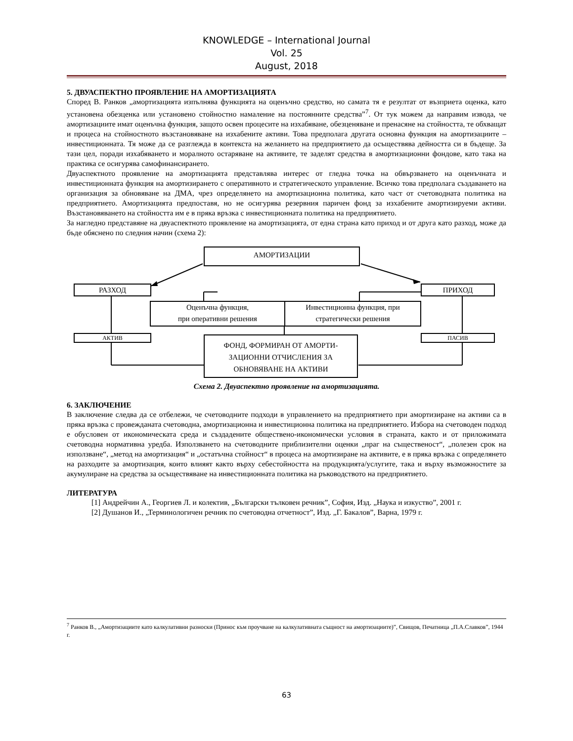KNOWLEDGE – International Journal
Vol. 25
August, 2018
5. ДВУАСПЕКТНО ПРОЯВЛЕНИЕ НА АМОРТИЗАЦИЯТА
Според В. Ранков „амортизацията изпълнява функцията на оценъчно средство, но самата тя е резултат от възприета оценка, като установена обезценка или установено стойностно намаление на постоянните средства”<sup>7</sup>. От тук можем да направим извода, че амортизациите имат оценъчна функция, защото освен процесите на изхабяване, обезценяване и пренасяне на стойността, те обхващат и процеса на стойностното възстановяване на изхабените активи. Това предполага другата основна функция на амортизациите – инвестиционната. Тя може да се разглежда в контекста на желанието на предприятието да осъществява дейността си в бъдеще. За тази цел, поради изхабяването и моралното остаряване на активите, те заделят средства в амортизационни фондове, като така на практика се осигурява самофинансирането.
Двуаспектното проявление на амортизацията представлява интерес от гледна точка на обвързването на оценъчната и инвестиционната функция на амортизирането с оперативното и стратегическото управление. Всичко това предполага създаването на организация за обновяване на ДМА, чрез определянето на амортизационна политика, като част от счетоводната политика на предприятието. Амортизацията предпоставя, но не осигурява резервния паричен фонд за изхабените амортизируеми активи. Възстановяването на стойността им е в пряка връзка с инвестиционната политика на предприятието.
За нагледно представяне на двуаспектното проявление на амортизацията, от една страна като приход и от друга като разход, може да бъде обяснено по следния начин (схема 2):
АМОРТИЗАЦИИ
РАЗХОД ПРИХОД
Оценъчна функция,
при оперативни решения
Инвестиционна функция, при стратегически решения
АКТИВ ПАСИВ
ФОНД, ФОРМИРАН ОТ АМОРТИ-
ЗАЦИОННИ ОТЧИСЛЕНИЯ ЗА
ОБНОВЯВАНЕ НА АКТИВИ
Схема 2. Двуаспектно проявление на амортизацията.
6. ЗАКЛЮЧЕНИЕ
В заключение следва да се отбележи, че счетоводните подходи в управлението на предприятието при амортизиране на активи са в пряка връзка с провежданата счетоводна, амортизационна и инвестиционна политика на предприятието. Избора на счетоводен подход е обусловен от икономическата среда и създадените обществено-икономически условия в страната, както и от приложимата счетоводна нормативна уредба. Използването на счетоводните приблизителни оценки „праг на същественост“, „полезен срок на използване“, „метод на амортизация“ и „остатъчна стойност“ в процеса на амортизиране на активите, е в пряка връзка с определянето на разходите за амортизация, които влияят както върху себестойността на продукцията/услугите, така и върху възможностите за акумулиране на средства за осъществяване на инвестиционната политика на ръководството на предприятието.
ЛИТЕРАТУРА
[1] Андрейчин А., Георгиев Л. и колектив, „Български тълковен речник”, София, Изд. „Наука и изкуство”, 2001 г.
[2] Душанов И., „Терминологичен речник по счетоводна отчетност”, Изд. „Г. Бакалов”, Варна, 1979 г.
<sup>7</sup> Ранков В., „Амортизациите като калкулативни разноски (Принос към проучване на калкулативната същност на амортизациите)”, Свищов, Печатница „П.А.Славков”, 1944 г.
63